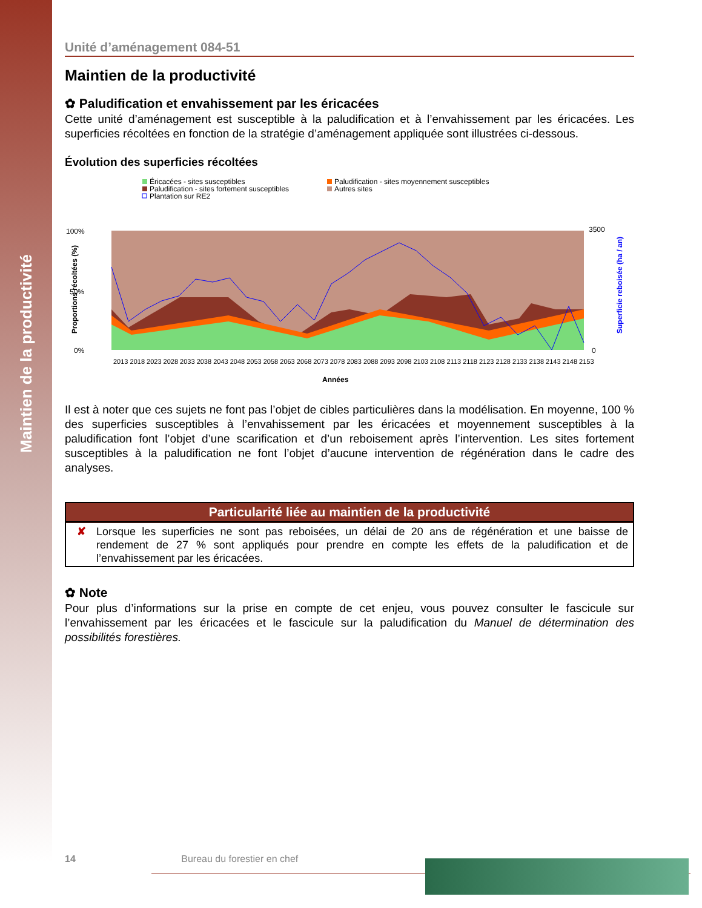Maintien de la productivité
Unité d’aménagement 084-51
Maintien de la productivité
✿ Paludification et envahissement par les éricacées
Cette unité d’aménagement est susceptible à la paludification et à l’envahissement par les éricacées. Les superficies récoltées en fonction de la stratégie d’aménagement appliquée sont illustrées ci-dessous.
Évolution des superficies récoltées
Éricacées - sites susceptibles
Paludification - sites moyennement susceptibles
Paludification - sites fortement susceptibles
Autres sites
Plantation sur RE2
0%
50%
100%
0
3500
Proportions récoltées (%)
Superficie reboisée (ha / an)
2013 2018 2023 2028 2033 2038 2043 2048 2053 2058 2063 2068 2073 2078 2083 2088 2093 2098 2103 2108 2113 2118 2123 2128 2133 2138 2143 2148 2153
Années
Il est à noter que ces sujets ne font pas l’objet de cibles particulières dans la modélisation. En moyenne, 100 % des superficies susceptibles à l’envahissement par les éricacées et moyennement susceptibles à la paludification font l’objet d’une scarification et d’un reboisement après l’intervention. Les sites fortement susceptibles à la paludification ne font l’objet d’aucune intervention de régénération dans le cadre des analyses.
Particularité liée au maintien de la productivité
✘ Lorsque les superficies ne sont pas reboisées, un délai de 20 ans de régénération et une baisse de rendement de 27 % sont appliqués pour prendre en compte les effets de la paludification et de l’envahissement par les éricacées.
✿ Note
Pour plus d’informations sur la prise en compte de cet enjeu, vous pouvez consulter le fascicule sur l’envahissement par les éricacées et le fascicule sur la paludification du Manuel de détermination des possibilités forestières.
14 Bureau du forestier en chef